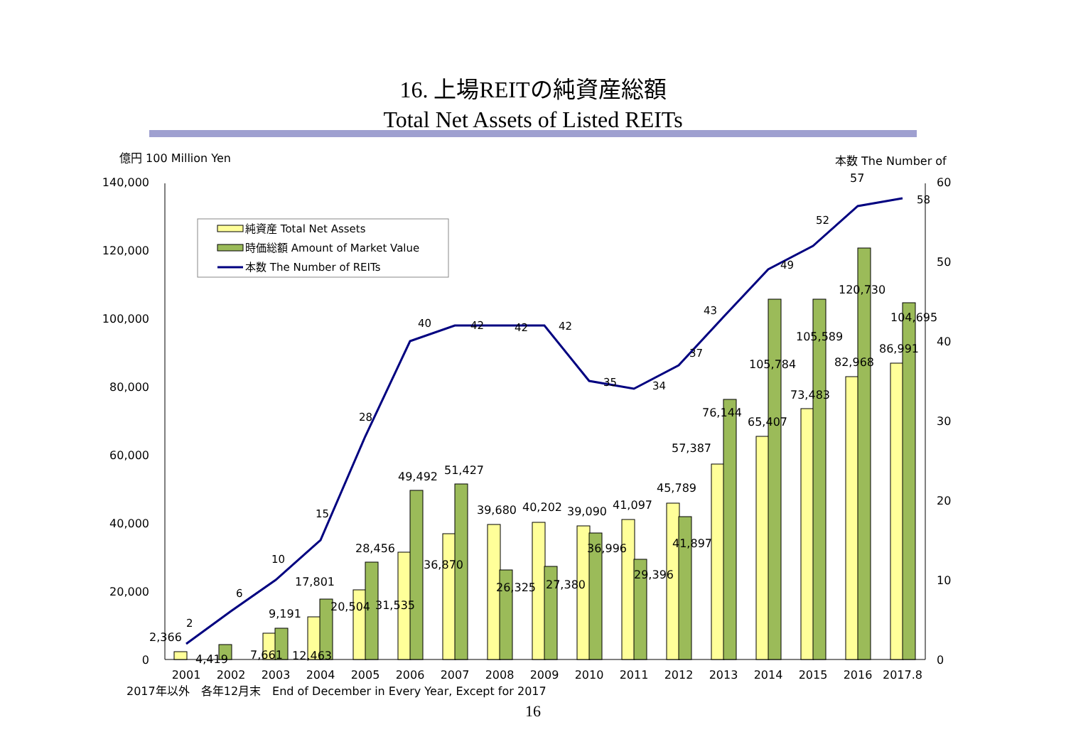16. 上場REITの純資産総額
Total Net Assets of Listed REITs
億円 100 Million Yen
本数 The Number of
57
140,000
120,000
100,000
80,000
60,000
40,000
20,000
0
60
50
40
30
20
10
0
2
6
10
15
28
40
42
42
42
35
34
37
43
49
52
58
2,366
4,419
7,661
12,463
9,191
17,801
20,504
31,535
28,456
36,870
49,492
51,427
39,680
40,202
39,090
41,097
26,325
27,380
36,996
29,396
45,789
41,897
57,387
76,144
65,407
105,784
73,483
105,589
82,968
120,730
86,991
104,695
2001
2002
2003
2004
2005
2006
2007
2008
2009
2010
2011
2012
2013
2014
2015
2016
2017.8
2017年以外　各年12月末　End of December in Every Year, Except for 2017
純資産 Total Net Assets
時価総額 Amount of Market Value
本数 The Number of REITs
16